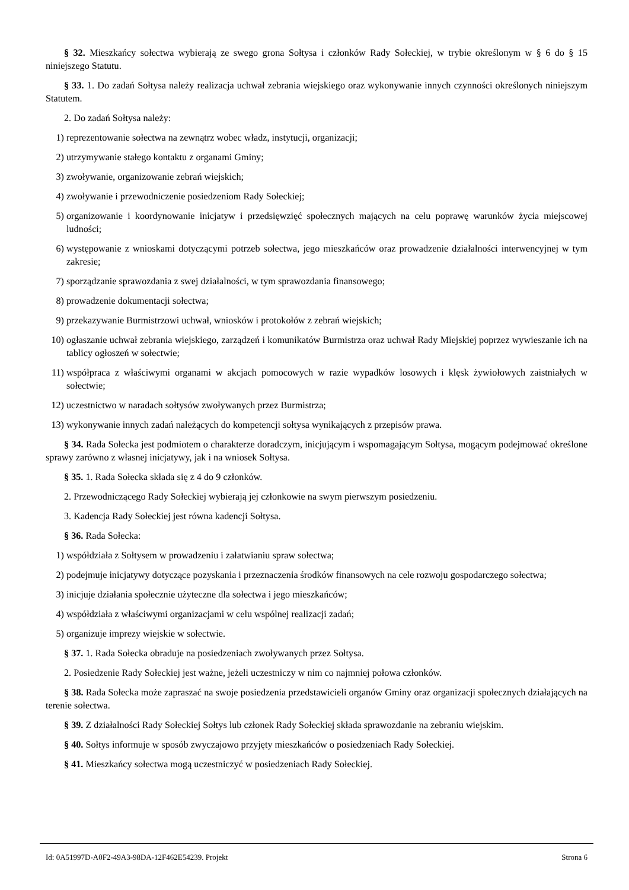§ 32. Mieszkańcy sołectwa wybierają ze swego grona Sołtysa i członków Rady Sołeckiej, w trybie określonym w § 6 do § 15 niniejszego Statutu.
§ 33. 1. Do zadań Sołtysa należy realizacja uchwał zebrania wiejskiego oraz wykonywanie innych czynności określonych niniejszym Statutem.
2. Do zadań Sołtysa należy:
1) reprezentowanie sołectwa na zewnątrz wobec władz, instytucji, organizacji;
2) utrzymywanie stałego kontaktu z organami Gminy;
3) zwoływanie, organizowanie zebrań wiejskich;
4) zwoływanie i przewodniczenie posiedzeniom Rady Sołeckiej;
5) organizowanie i koordynowanie inicjatyw i przedsięwzięć społecznych mających na celu poprawę warunków życia miejscowej ludności;
6) występowanie z wnioskami dotyczącymi potrzeb sołectwa, jego mieszkańców oraz prowadzenie działalności interwencyjnej w tym zakresie;
7) sporządzanie sprawozdania z swej działalności, w tym sprawozdania finansowego;
8) prowadzenie dokumentacji sołectwa;
9) przekazywanie Burmistrzowi uchwał, wniosków i protokołów z zebrań wiejskich;
10) ogłaszanie uchwał zebrania wiejskiego, zarządzeń i komunikatów Burmistrza oraz uchwał Rady Miejskiej poprzez wywieszanie ich na tablicy ogłoszeń w sołectwie;
11) współpraca z właściwymi organami w akcjach pomocowych w razie wypadków losowych i klęsk żywiołowych zaistniałych w sołectwie;
12) uczestnictwo w naradach sołtysów zwoływanych przez Burmistrza;
13) wykonywanie innych zadań należących do kompetencji sołtysa wynikających z przepisów prawa.
§ 34. Rada Sołecka jest podmiotem o charakterze doradczym, inicjującym i wspomagającym Sołtysa, mogącym podejmować określone sprawy zarówno z własnej inicjatywy, jak i na wniosek Sołtysa.
§ 35. 1. Rada Sołecka składa się z 4 do 9 członków.
2. Przewodniczącego Rady Sołeckiej wybierają jej członkowie na swym pierwszym posiedzeniu.
3. Kadencja Rady Sołeckiej jest równa kadencji Sołtysa.
§ 36. Rada Sołecka:
1) współdziała z Sołtysem w prowadzeniu i załatwianiu spraw sołectwa;
2) podejmuje inicjatywy dotyczące pozyskania i przeznaczenia środków finansowych na cele rozwoju gospodarczego sołectwa;
3) inicjuje działania społecznie użyteczne dla sołectwa i jego mieszkańców;
4) współdziała z właściwymi organizacjami w celu wspólnej realizacji zadań;
5) organizuje imprezy wiejskie w sołectwie.
§ 37. 1. Rada Sołecka obraduje na posiedzeniach zwoływanych przez Sołtysa.
2. Posiedzenie Rady Sołeckiej jest ważne, jeżeli uczestniczy w nim co najmniej połowa członków.
§ 38. Rada Sołecka może zapraszać na swoje posiedzenia przedstawicieli organów Gminy oraz organizacji społecznych działających na terenie sołectwa.
§ 39. Z działalności Rady Sołeckiej Sołtys lub członek Rady Sołeckiej składa sprawozdanie na zebraniu wiejskim.
§ 40. Sołtys informuje w sposób zwyczajowo przyjęty mieszkańców o posiedzeniach Rady Sołeckiej.
§ 41. Mieszkańcy sołectwa mogą uczestniczyć w posiedzeniach Rady Sołeckiej.
Id: 0A51997D-A0F2-49A3-98DA-12F462E54239. Projekt Strona 6